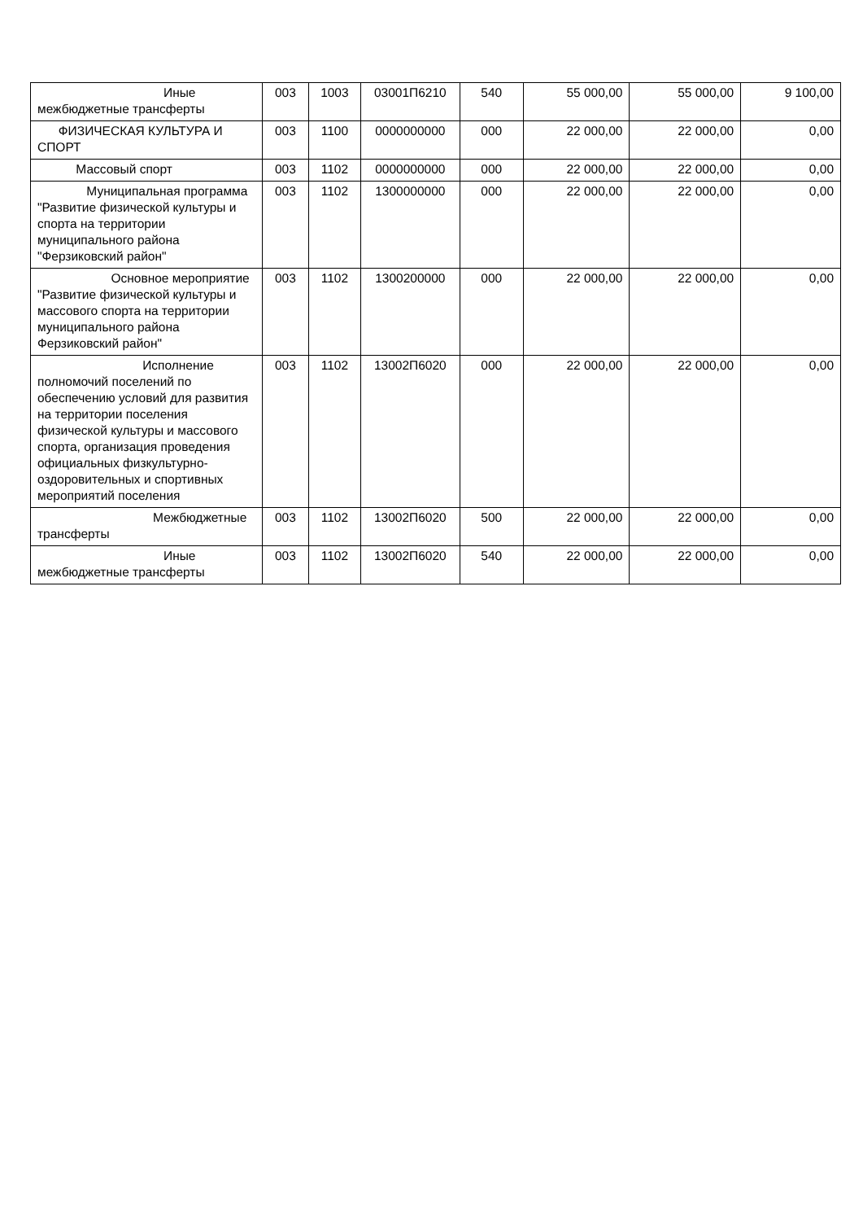| Иные межбюджетные трансферты | 003 | 1003 | 03001П6210 | 540 | 55 000,00 | 55 000,00 | 9 100,00 |
| ФИЗИЧЕСКАЯ КУЛЬТУРА И СПОРТ | 003 | 1100 | 0000000000 | 000 | 22 000,00 | 22 000,00 | 0,00 |
| Массовый спорт | 003 | 1102 | 0000000000 | 000 | 22 000,00 | 22 000,00 | 0,00 |
| Муниципальная программа "Развитие физической культуры и спорта на территории муниципального района "Ферзиковский район" | 003 | 1102 | 1300000000 | 000 | 22 000,00 | 22 000,00 | 0,00 |
| Основное мероприятие "Развитие физической культуры и массового спорта на территории муниципального района Ферзиковский район" | 003 | 1102 | 1300200000 | 000 | 22 000,00 | 22 000,00 | 0,00 |
| Исполнение полномочий поселений по обеспечению условий для развития на территории поселения физической культуры и массового спорта, организация проведения официальных физкультурно-оздоровительных и спортивных мероприятий поселения | 003 | 1102 | 13002П6020 | 000 | 22 000,00 | 22 000,00 | 0,00 |
| Межбюджетные трансферты | 003 | 1102 | 13002П6020 | 500 | 22 000,00 | 22 000,00 | 0,00 |
| Иные межбюджетные трансферты | 003 | 1102 | 13002П6020 | 540 | 22 000,00 | 22 000,00 | 0,00 |